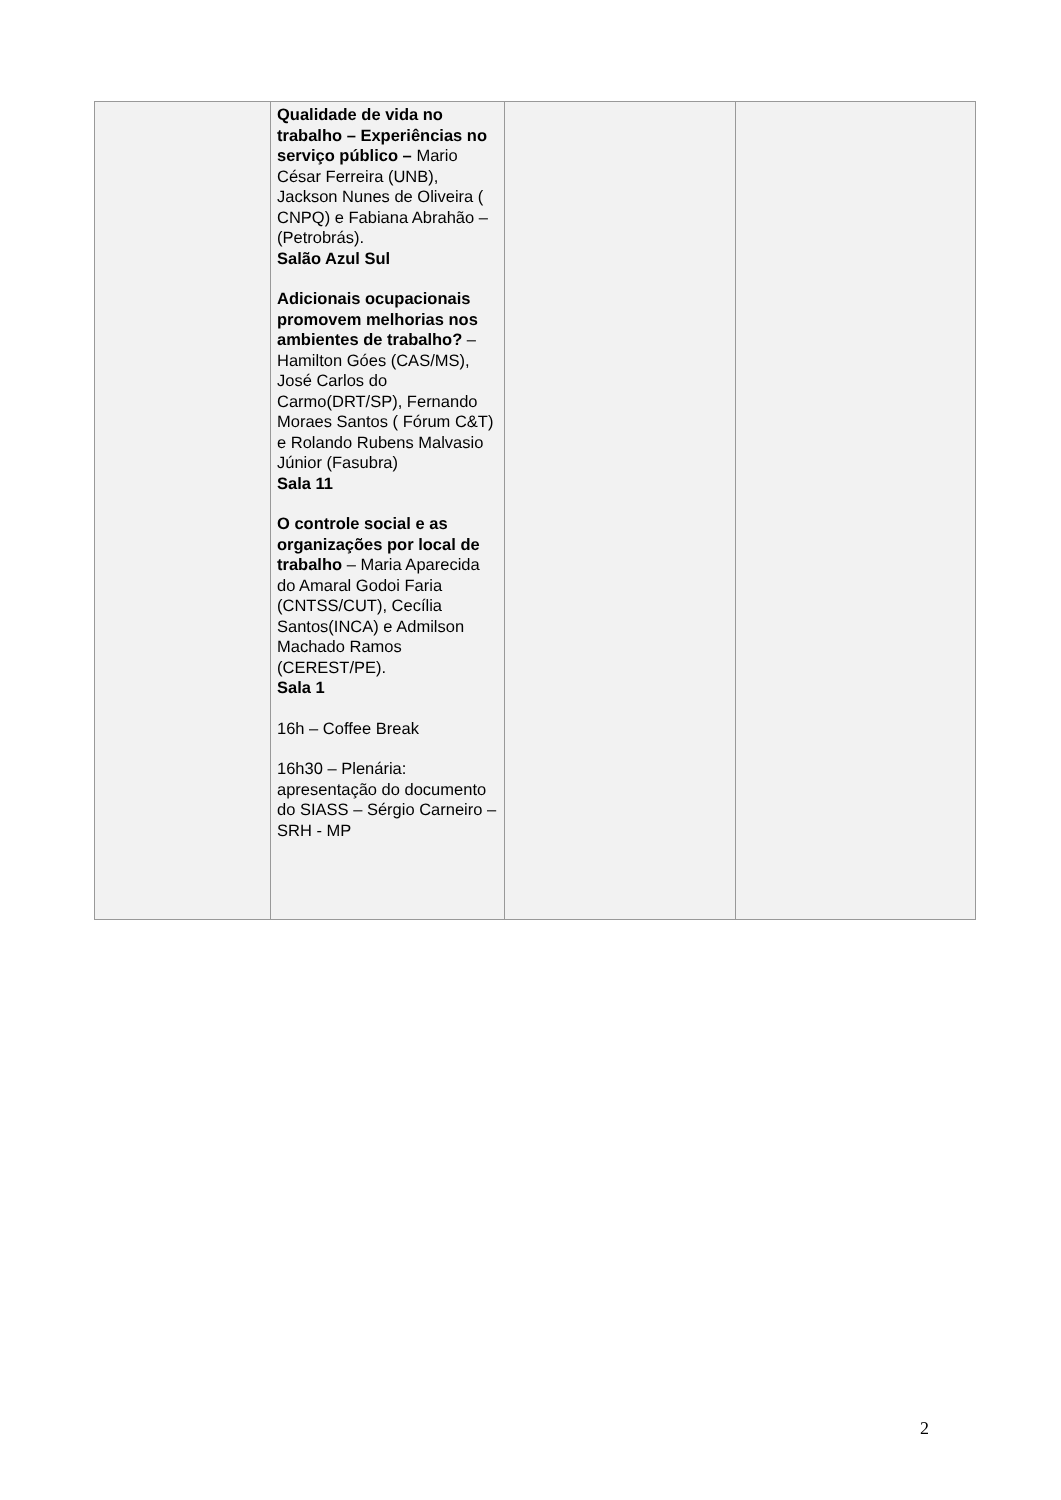| | Qualidade de vida no trabalho – Experiências no serviço público – Mario César Ferreira (UNB), Jackson Nunes de Oliveira ( CNPQ) e Fabiana Abrahão – (Petrobrás). Salão Azul Sul Adicionais ocupacionais promovem melhorias nos ambientes de trabalho? – Hamilton Góes (CAS/MS), José Carlos do Carmo(DRT/SP), Fernando Moraes Santos ( Fórum C&T) e Rolando Rubens Malvasio Júnior (Fasubra) Sala 11 O controle social e as organizações por local de trabalho – Maria Aparecida do Amaral Godoi Faria (CNTSS/CUT), Cecília Santos(INCA) e Admilson Machado Ramos (CEREST/PE). Sala 1 16h – Coffee Break 16h30 – Plenária: apresentação do documento do SIASS – Sérgio Carneiro – SRH - MP | | |
2